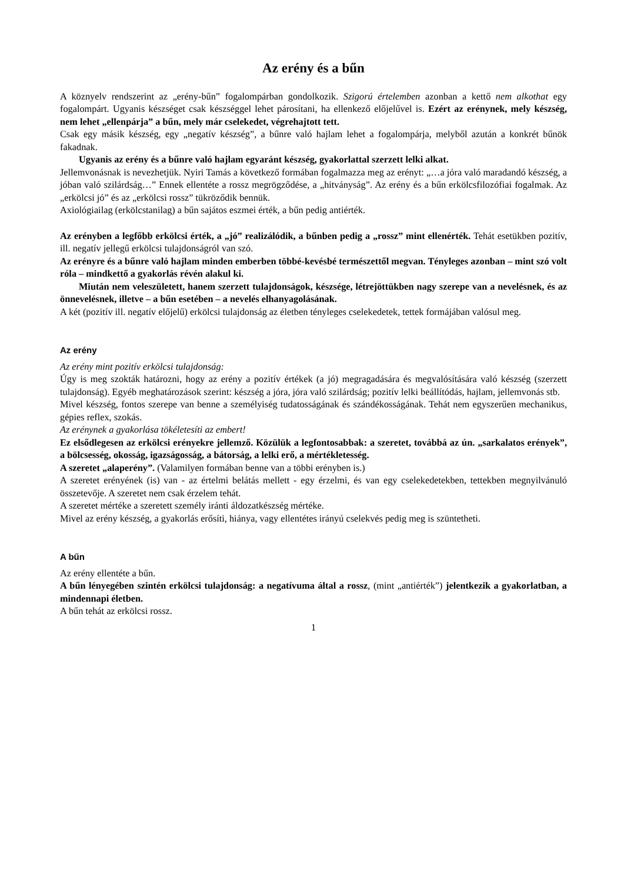Az erény és a bűn
A köznyelv rendszerint az „erény-bűn” fogalompárban gondolkozik. Szigorú értelemben azonban a kettő nem alkothat egy fogalompárt. Ugyanis készséget csak készséggel lehet párosítani, ha ellenkező előjelűvel is. Ezért az erénynek, mely készség, nem lehet „ellenpárja” a bűn, mely már cselekedet, végrehajtott tett.
Csak egy másik készség, egy „negatív készség”, a bűnre való hajlam lehet a fogalompárja, melyből azután a konkrét bűnök fakadnak.
Ugyanis az erény és a bűnre való hajlam egyaránt készség, gyakorlattal szerzett lelki alkat.
Jellemvonásnak is nevezhetjük. Nyiri Tamás a következő formában fogalmazza meg az erényt: „…a jóra való maradandó készség, a jóban való szilárdság…” Ennek ellentéte a rossz megrögződése, a „hitványság”. Az erény és a bűn erkölcsfilozófiai fogalmak. Az „erkölcsi jó” és az „erkölcsi rossz” tükröződik bennük.
Axiológiailag (erkölcstanilag) a bűn sajátos eszmei érték, a bűn pedig antiérték.
Az erényben a legfőbb erkölcsi érték, a „jó” realizálódik, a bűnben pedig a „rossz” mint ellenérték. Tehát esetükben pozitív, ill. negatív jellegű erkölcsi tulajdonságról van szó.
Az erényre és a bűnre való hajlam minden emberben többé-kevésbé természettől megvan. Tényleges azonban – mint szó volt róla – mindkettő a gyakorlás révén alakul ki.
Miután nem veleszületett, hanem szerzett tulajdonságok, készsége, létrejöttükben nagy szerepe van a nevelésnek, és az önnevelésnek, illetve – a bűn esetében – a nevelés elhanyagolásának.
A két (pozitív ill. negatív előjelű) erkölcsi tulajdonság az életben tényleges cselekedetek, tettek formájában valósul meg.
Az erény
Az erény mint pozitív erkölcsi tulajdonság:
Úgy is meg szokták határozni, hogy az erény a pozitív értékek (a jó) megragadására és megvalósítására való készség (szerzett tulajdonság). Egyéb meghatározások szerint: készség a jóra, jóra való szilárdság; pozitív lelki beállítódás, hajlam, jellemvonás stb.
Mivel készség, fontos szerepe van benne a személyiség tudatosságának és szándékosságának. Tehát nem egyszerűen mechanikus, gépies reflex, szokás.
Az erénynek a gyakorlása tökéletesíti az embert!
Ez elsődlegesen az erkölcsi erényekre jellemző. Közülük a legfontosabbak: a szeretet, továbbá az ún. „sarkalatos erények”, a bölcsesség, okosság, igazságosság, a bátorság, a lelki erő, a mértékletesség.
A szeretet „alaperény”. (Valamilyen formában benne van a többi erényben is.)
A szeretet erényének (is) van - az értelmi belátás mellett - egy érzelmi, és van egy cselekedetekben, tettekben megnyilvánuló összetevője. A szeretet nem csak érzelem tehát.
A szeretet mértéke a szeretett személy iránti áldozatkészség mértéke.
Mivel az erény készség, a gyakorlás erősíti, hiánya, vagy ellentétes irányú cselekvés pedig meg is szüntetheti.
A bűn
Az erény ellentéte a bűn.
A bűn lényegében szintén erkölcsi tulajdonság: a negatívuma által a rossz, (mint „antiérték”) jelentkezik a gyakorlatban, a mindennapi életben.
A bűn tehát az erkölcsi rossz.
1